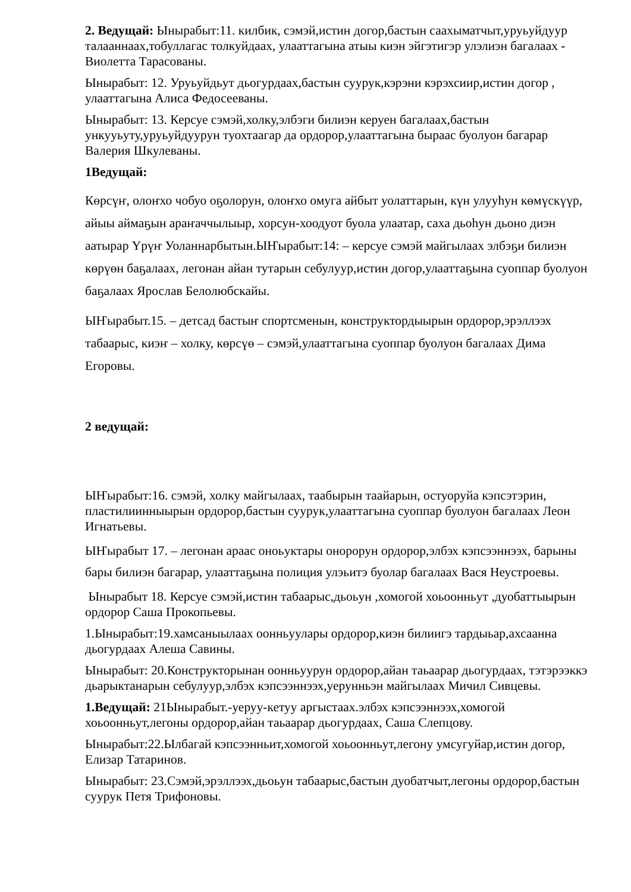2. Ведущай: Ынырабыт:11. килбик, сэмэй,истин догор,бастын саахыматчыт,уруьуйдуур талааннаах,тобуллагас толкуйдаах, улааттагына атыы киэн эйгэтигэр улэлиэн багалаах - Виолетта Тарасованы.
Ынырабыт: 12. Уруьуйдьут дьогурдаах,бастын суурук,кэрэни кэрэхсиир,истин догор , улааттагына Алиса Федосееваны.
Ынырабыт: 13. Керсуе сэмэй,холку,элбэги билиэн керуен багалаах,бастын ункууьуту,уруьуйдуурун туохтаагар да ордорор,улааттагына быраас буолуон багарар Валерия Шкулеваны.
1Ведущай:
Көрсүҥ, олоҥхо чобуо оҕолорун, олоҥхо омуга айбыт уолаттарын, күн улууһун көмүскүүр, айыы аймаҕын араҥаччылыыр, хорсун-хоодуот буола улаатар, саха дьоһун дьоно диэн аатырар Үрүҥ Уоланнарбытын.ЫҤырабыт:14: – керсуе сэмэй майгылаах элбэҕи билиэн көрүөн баҕалаах, легонан айан тутарын себулуур,истин догор,улааттаҕына суоппар буолуон баҕалаах Ярослав Белолюбскайы.
ЫҤырабыт.15. – детсад бастыҥ спортсменын, конструктордыырын ордорор,эрэллээх табаарыс, киэҥ – холку, көрсүө – сэмэй,улааттагына суоппар буолуон багалаах Дима Егоровы.
2 ведущай:
ЫҤырабыт:16. сэмэй, холку майгылаах, таабырын таайарын, остуоруйа кэпсэтэрин, пластилиинныырын ордорор,бастын суурук,улааттагына суоппар буолуон багалаах Леон Игнатьевы.
ЫҤырабыт 17. – легонан араас оноьуктары онорорун ордорор,элбэх кэпсээннээх, барыны бары билиэн багарар, улааттаҕына полиция улэьитэ буолар багалаах Вася Неустроевы.
Ынырабыт 18. Керсуе сэмэй,истин табаарыс,дьоьун ,хомогой хоьоонньут ,дуобаттыырын ордорор Саша Прокопьевы.
1.Ынырабыт:19.хамсаныылаах оонньуулары ордорор,киэн билиигэ тардыьар,ахсаанна дьогурдаах Алеша Савины.
Ынырабыт: 20.Конструкторынан оонньуурун ордорор,айан таьаарар дьогурдаах, тэтэрээккэ дьарыктанарын себулуур,элбэх кэпсээннээх,уерунньэн майгылаах Мичил Сивцевы.
1.Ведущай: 21Ынырабыт.-уеруу-кетуу аргыстаах.элбэх кэпсээннээх,хомогой хоьоонньут,легоны ордорор,айан таьаарар дьогурдаах, Саша Слепцову.
Ынырабыт:22.Ылбагай кэпсээнньит,хомогой хоьоонньут,легону умсугуйар,истин догор, Елизар Татаринов.
Ынырабыт: 23.Сэмэй,эрэллээх,дьоьун табаарыс,бастын дуобатчыт,легоны ордорор,бастын суурук Петя Трифоновы.